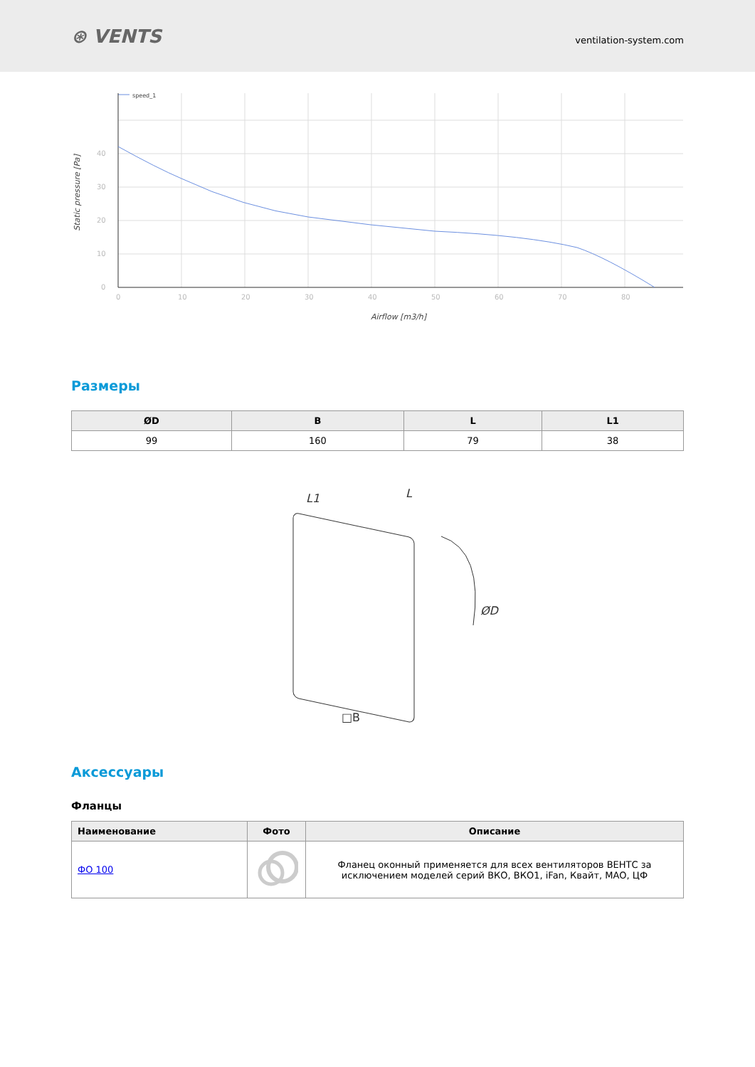⊛ VENTS
ventilation-system.com
speed_1
0
10
20
30
40
0
10
20
30
40
50
60
70
80
Airflow [m3/h]
Static pressure [Pa]
Размеры
| ØD | B | L | L1 |
| --- | --- | --- | --- |
| 99 | 160 | 79 | 38 |
L1
L
ØD
□B
Аксессуары
Фланцы
| Наименование | Фото | Описание |
| --- | --- | --- |
| ФО 100 | | Фланец оконный применяется для всех вентиляторов ВЕНТС за исключением моделей серий ВКО, ВКО1, iFan, Квайт, МАО, ЦФ |